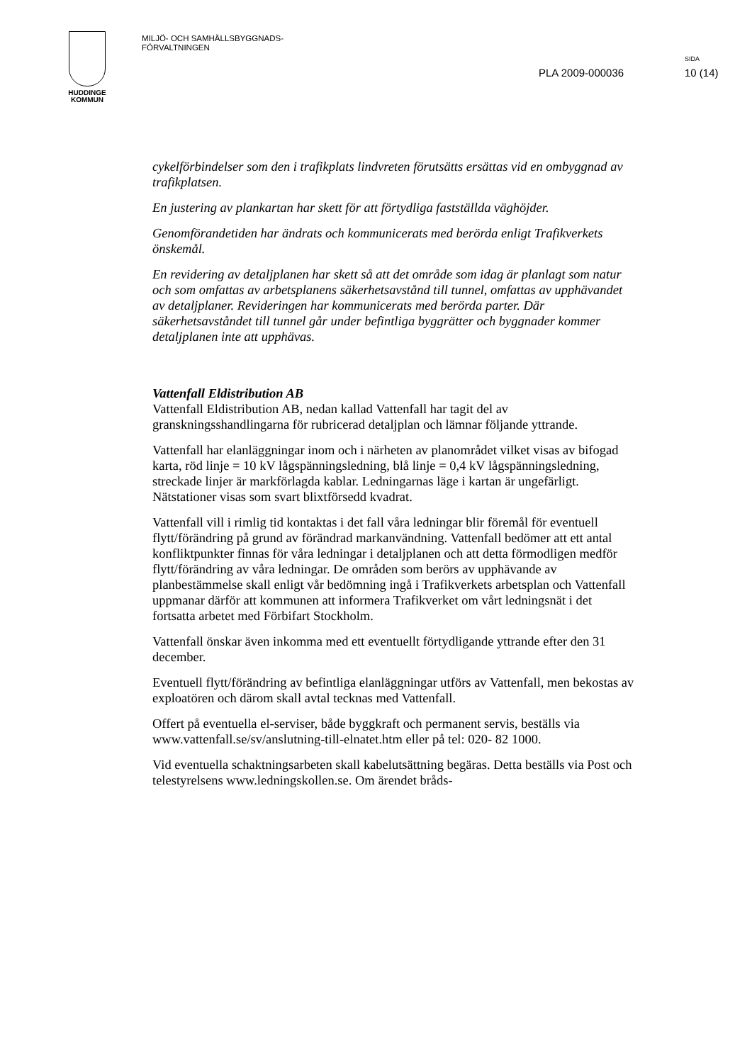HUDDINGE
KOMMUN
MILJÖ- OCH SAMHÄLLSBYGGNADS-
FÖRVALTNINGEN
PLA 2009-000036
SIDA
10 (14)
cykelförbindelser som den i trafikplats lindvreten förutsätts ersättas vid en ombyggnad av trafikplatsen.
En justering av plankartan har skett för att förtydliga fastställda väghöjder.
Genomförandetiden har ändrats och kommunicerats med berörda enligt Trafikverkets önskemål.
En revidering av detaljplanen har skett så att det område som idag är planlagt som natur och som omfattas av arbetsplanens säkerhetsavstånd till tunnel, omfattas av upphävandet av detaljplaner. Revideringen har kommunicerats med berörda parter. Där säkerhetsavståndet till tunnel går under befintliga byggrätter och byggnader kommer detaljplanen inte att upphävas.
Vattenfall Eldistribution AB
Vattenfall Eldistribution AB, nedan kallad Vattenfall har tagit del av granskningsshandlingarna för rubricerad detaljplan och lämnar följande yttrande.
Vattenfall har elanläggningar inom och i närheten av planområdet vilket visas av bifogad karta, röd linje = 10 kV lågspänningsledning, blå linje = 0,4 kV lågspänningsledning, streckade linjer är markförlagda kablar. Ledningarnas läge i kartan är ungefärligt. Nätstationer visas som svart blixtförsedd kvadrat.
Vattenfall vill i rimlig tid kontaktas i det fall våra ledningar blir föremål för eventuell flytt/förändring på grund av förändrad markanvändning. Vattenfall bedömer att ett antal konfliktpunkter finnas för våra ledningar i detaljplanen och att detta förmodligen medför flytt/förändring av våra ledningar. De områden som berörs av upphävande av planbestämmelse skall enligt vår bedömning ingå i Trafikverkets arbetsplan och Vattenfall uppmanar därför att kommunen att informera Trafikverket om vårt ledningsnät i det fortsatta arbetet med Förbifart Stockholm.
Vattenfall önskar även inkomma med ett eventuellt förtydligande yttrande efter den 31 december.
Eventuell flytt/förändring av befintliga elanläggningar utförs av Vattenfall, men bekostas av exploatören och därom skall avtal tecknas med Vattenfall.
Offert på eventuella el-serviser, både byggkraft och permanent servis, beställs via www.vattenfall.se/sv/anslutning-till-elnatet.htm eller på tel: 020- 82 1000.
Vid eventuella schaktningsarbeten skall kabelutsättning begäras. Detta beställs via Post och telestyrelsens www.ledningskollen.se. Om ärendet bråds-